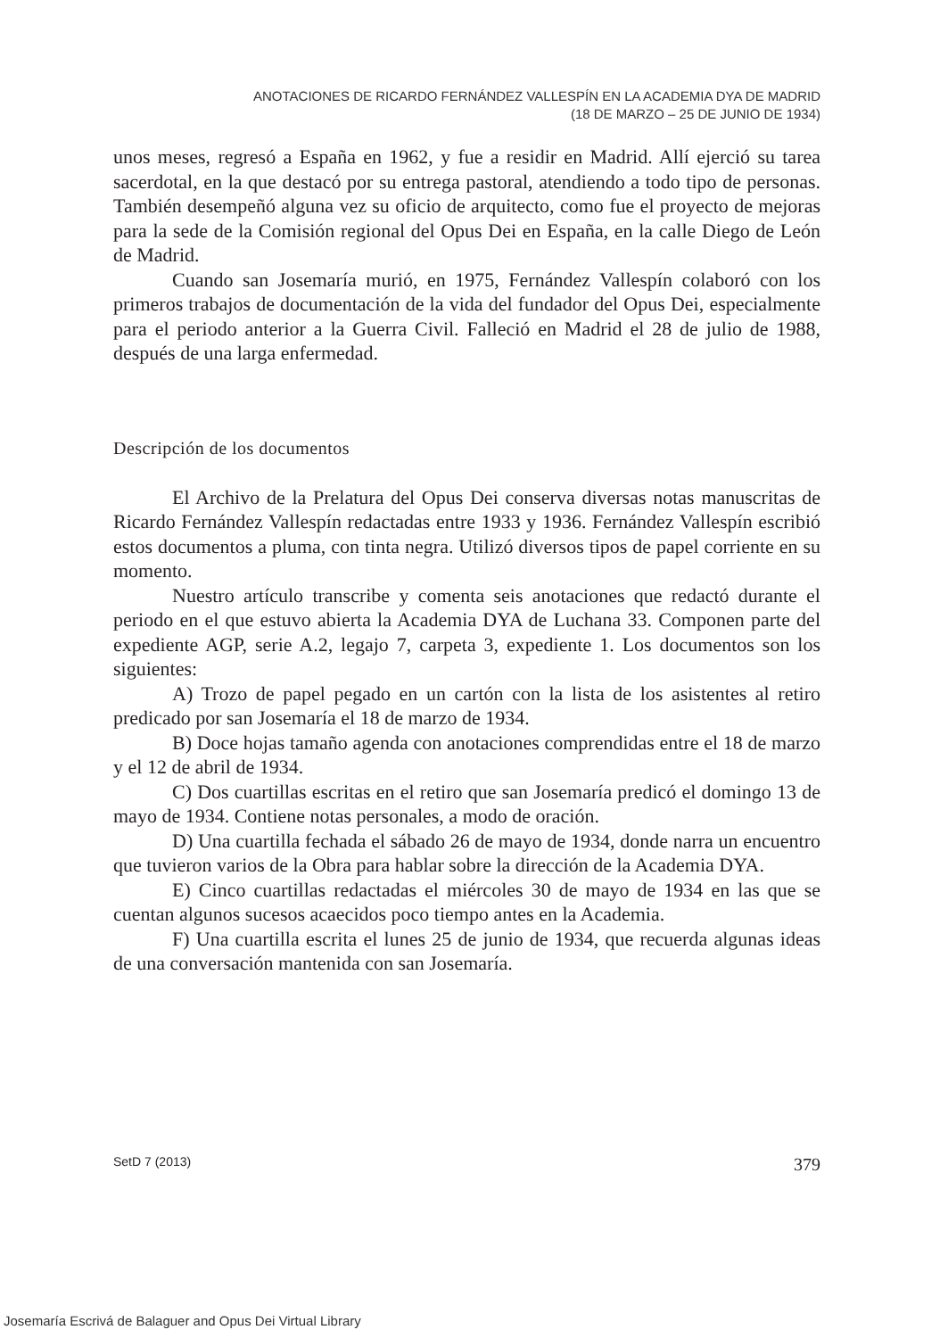ANOTACIONES DE RICARDO FERNÁNDEZ VALLESPÍN EN LA ACADEMIA DYA DE MADRID
(18 DE MARZO – 25 DE JUNIO DE 1934)
unos meses, regresó a España en 1962, y fue a residir en Madrid. Allí ejerció su tarea sacerdotal, en la que destacó por su entrega pastoral, atendiendo a todo tipo de personas. También desempeñó alguna vez su oficio de arquitecto, como fue el proyecto de mejoras para la sede de la Comisión regional del Opus Dei en España, en la calle Diego de León de Madrid.
Cuando san Josemaría murió, en 1975, Fernández Vallespín colaboró con los primeros trabajos de documentación de la vida del fundador del Opus Dei, especialmente para el periodo anterior a la Guerra Civil. Falleció en Madrid el 28 de julio de 1988, después de una larga enfermedad.
Descripción de los documentos
El Archivo de la Prelatura del Opus Dei conserva diversas notas manuscritas de Ricardo Fernández Vallespín redactadas entre 1933 y 1936. Fernández Vallespín escribió estos documentos a pluma, con tinta negra. Utilizó diversos tipos de papel corriente en su momento.
Nuestro artículo transcribe y comenta seis anotaciones que redactó durante el periodo en el que estuvo abierta la Academia DYA de Luchana 33. Componen parte del expediente AGP, serie A.2, legajo 7, carpeta 3, expediente 1. Los documentos son los siguientes:
A) Trozo de papel pegado en un cartón con la lista de los asistentes al retiro predicado por san Josemaría el 18 de marzo de 1934.
B) Doce hojas tamaño agenda con anotaciones comprendidas entre el 18 de marzo y el 12 de abril de 1934.
C) Dos cuartillas escritas en el retiro que san Josemaría predicó el domingo 13 de mayo de 1934. Contiene notas personales, a modo de oración.
D) Una cuartilla fechada el sábado 26 de mayo de 1934, donde narra un encuentro que tuvieron varios de la Obra para hablar sobre la dirección de la Academia DYA.
E) Cinco cuartillas redactadas el miércoles 30 de mayo de 1934 en las que se cuentan algunos sucesos acaecidos poco tiempo antes en la Academia.
F) Una cuartilla escrita el lunes 25 de junio de 1934, que recuerda algunas ideas de una conversación mantenida con san Josemaría.
SetD 7 (2013) 379
Josemaría Escrivá de Balaguer and Opus Dei Virtual Library